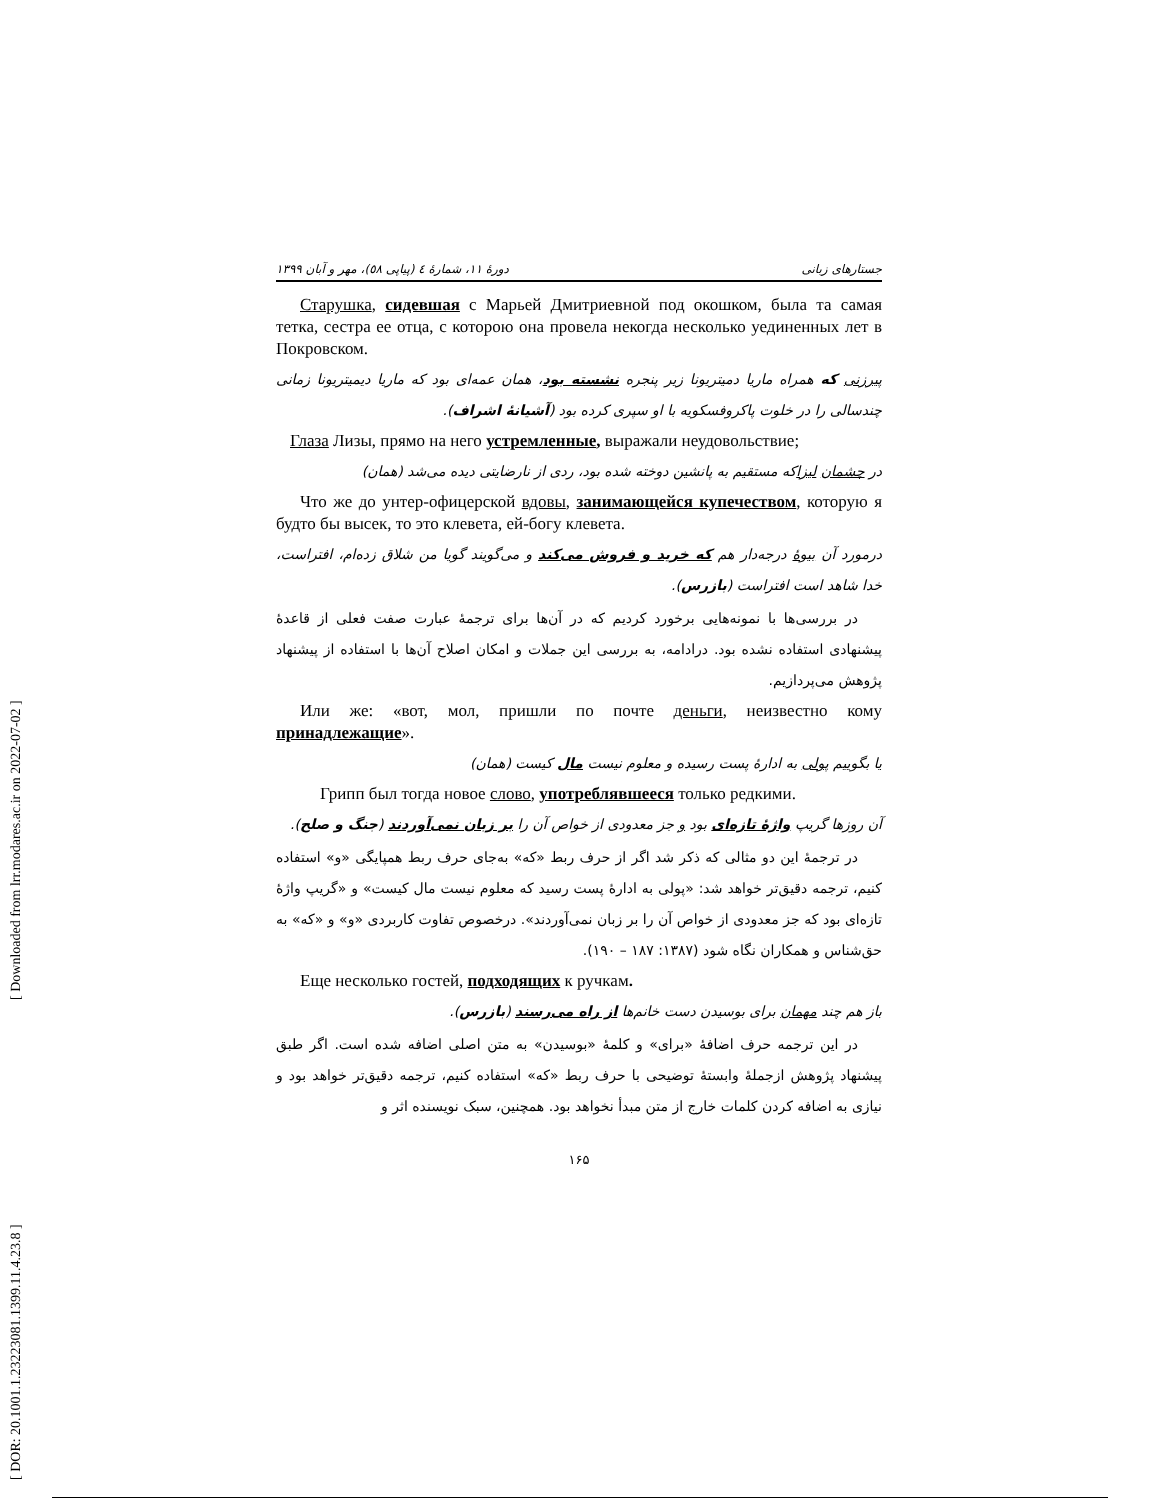[ Downloaded from lrr.modares.ac.ir on 2022-07-02 ]
[ DOR: 20.1001.1.23223081.1399.11.4.23.8 ]
دورهٔ ۱۱، شمارهٔ ٤ (پیاپی ٥٨)، مهر و آبان ۱۳۹۹ جستارهای زبانی
Старушка, сидевшая с Марьей Дмитриевной под окошком, была та самая тетка, сестра ее отца, с которою она провела некогда несколько уединенных лет в Покровском.
پیرزنی که همراه ماریا دمیتریونا زیر پنجره نشسته بود، همان عمه‌ای بود که ماریا دیمیتریونا زمانی چندسالی را در خلوت پاکروفسکویه با او سپری کرده بود (آشیانهٔ اشراف).
Глаза Лизы, прямо на него устремленные, выражали неудовольствие;
در چشمان لیزاکه مستقیم به پانشین دوخته شده بود، ردی از نارضایتی دیده می‌شد (همان)
Что же до унтер-офицерской вдовы, занимающейся купечеством, которую я будто бы высек, то это клевета, ей-богу клевета.
درمورد آن بیوهٔ درجه‌دار هم که خرید و فروش می‌کند و می‌گویند گویا من شلاق زده‌ام، افتراست، خدا شاهد است افتراست (بازرس).
در بررسی‌ها با نمونه‌هایی برخورد کردیم که در آن‌ها برای ترجمهٔ عبارت صفت فعلی از قاعدهٔ پیشنهادی استفاده نشده بود. درادامه، به بررسی این جملات و امکان اصلاح آن‌ها با استفاده از پیشنهاد پژوهش می‌پردازیم.
Или же: «вот, мол, пришли по почте деньги, неизвестно кому принадлежащие».
یا بگوییم پولی به ادارهٔ پست رسیده و معلوم نیست مال کیست (همان)
Грипп был тогда новое слово, употреблявшееся только редкими.
آن روزها گریپ واژهٔ تازه‌ای بود و جز معدودی از خواص آن را بر زبان نمی‌آوردند (جنگ و صلح).
در ترجمهٔ این دو مثالی که ذکر شد اگر از حرف ربط «که» به‌جای حرف ربط همپایگی «و» استفاده کنیم، ترجمه دقیق‌تر خواهد شد: «پولی به ادارهٔ پست رسید که معلوم نیست مال کیست» و «گریپ واژهٔ تازه‌ای بود که جز معدودی از خواص آن را بر زبان نمی‌آوردند». درخصوص تفاوت کاربردی «و» و «که» به حق‌شناس و همکاران نگاه شود (۱۳۸۷: ۱۸۷ – ۱۹۰).
Еще несколько гостей, подходящих к ручкам.
باز هم چند مهمان برای بوسیدن دست خانم‌ها از راه می‌رسند (بازرس).
در این ترجمه حرف اضافهٔ «برای» و کلمهٔ «بوسیدن» به متن اصلی اضافه شده است. اگر طبق پیشنهاد پژوهش ازجملهٔ وابستهٔ توضیحی با حرف ربط «که» استفاده کنیم، ترجمه دقیق‌تر خواهد بود و نیازی به اضافه کردن کلمات خارج از متن مبدأ نخواهد بود. همچنین، سبک نویسنده اثر و
۱۶۵